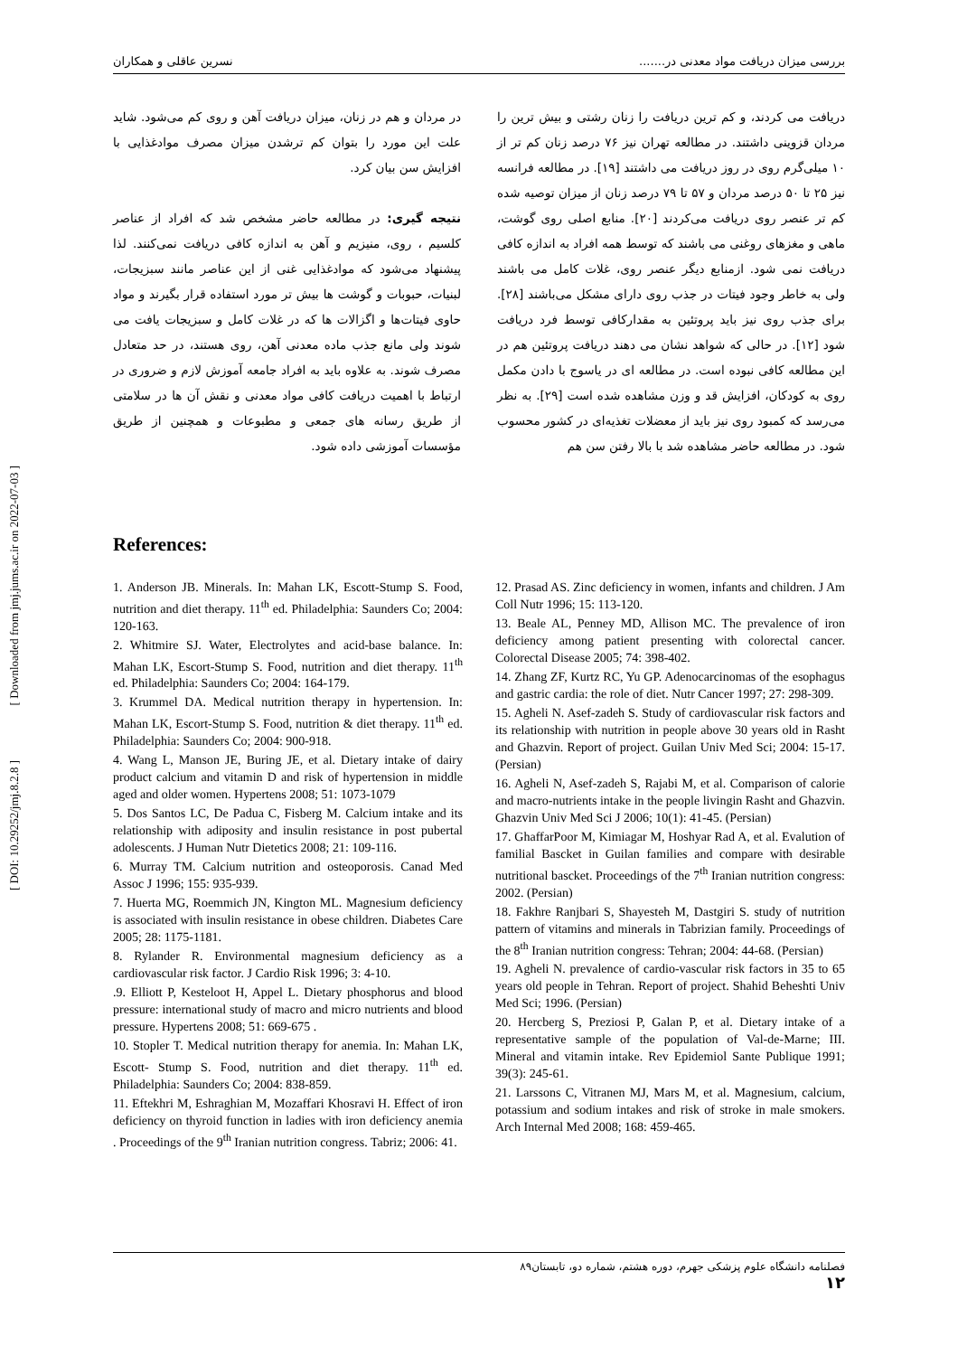بررسی میزان دریافت مواد معدنی در....... نسرین عاقلی و همکاران
[ Downloaded from jmj.jums.ac.ir on 2022-07-03 ]
[ DOI: 10.29252/jmj.8.2.8 ]
دریافت می کردند، و کم ترین دریافت را زنان رشتی و بیش ترین را مردان قزوینی داشتند. در مطالعه تهران نیز ۷۶ درصد زنان کم تر از ۱۰ میلی‌گرم روی در روز دریافت می داشتند [۱۹]. در مطالعه فرانسه نیز ۲۵ تا ۵۰ درصد مردان و ۵۷ تا ۷۹ درصد زنان از میزان توصیه شده کم تر عنصر روی دریافت می‌کردند [۲۰]. منابع اصلی روی گوشت، ماهی و مغزهای روغنی می باشند که توسط همه افراد به اندازه کافی دریافت نمی شود. ازمنابع دیگر عنصر روی، غلات کامل می باشند ولی به خاطر وجود فیتات در جذب روی دارای مشکل می‌باشند [۲۸]. برای جذب روی نیز باید پروتئین به مقدارکافی توسط فرد دریافت شود [۱۲]. در حالی که شواهد نشان می دهند دریافت پروتئین هم در این مطالعه کافی نبوده است. در مطالعه ای در یاسوج با دادن مکمل روی به کودکان، افزایش قد و وزن مشاهده شده است [۲۹]. به نظر می‌رسد که کمبود روی نیز باید از معضلات تغذیه‌ای در کشور محسوب شود. در مطالعه حاضر مشاهده شد با بالا رفتن سن هم
در مردان و هم در زنان، میزان دریافت آهن و روی کم می‌شود. شاید علت این مورد را بتوان کم ترشدن میزان مصرف موادغذایی با افزایش سن بیان کرد.
نتیجه گیری: در مطالعه حاضر مشخص شد که افراد از عناصر کلسیم ، روی، منیزیم و آهن به اندازه کافی دریافت نمی‌کنند. لذا پیشنهاد می‌شود که موادغذایی غنی از این عناصر مانند سبزیجات، لبنیات، حبوبات و گوشت ها بیش تر مورد استفاده قرار بگیرند و مواد حاوی فیتات‌ها و اگزالات ها که در غلات کامل و سبزیجات یافت می شوند ولی مانع جذب ماده معدنی آهن، روی هستند، در حد متعادل مصرف شوند. به علاوه باید به افراد جامعه آموزش لازم و ضروری در ارتباط با اهمیت دریافت کافی مواد معدنی و نقش آن ها در سلامتی از طریق رسانه های جمعی و مطبوعات و همچنین از طریق مؤسسات آموزشی داده شود.
References:
1. Anderson JB. Minerals. In: Mahan LK, Escott-Stump S. Food, nutrition and diet therapy. 11<sup>th</sup> ed. Philadelphia: Saunders Co; 2004: 120-163.
2. Whitmire SJ. Water, Electrolytes and acid-base balance. In: Mahan LK, Escort-Stump S. Food, nutrition and diet therapy. 11<sup>th</sup> ed. Philadelphia: Saunders Co; 2004: 164-179.
3. Krummel DA. Medical nutrition therapy in hypertension. In: Mahan LK, Escort-Stump S. Food, nutrition & diet therapy. 11<sup>th</sup> ed. Philadelphia: Saunders Co; 2004: 900-918.
4. Wang L, Manson JE, Buring JE, et al. Dietary intake of dairy product calcium and vitamin D and risk of hypertension in middle aged and older women. Hypertens 2008; 51: 1073-1079
5. Dos Santos LC, De Padua C, Fisberg M. Calcium intake and its relationship with adiposity and insulin resistance in post pubertal adolescents. J Human Nutr Dietetics 2008; 21: 109-116.
6. Murray TM. Calcium nutrition and osteoporosis. Canad Med Assoc J 1996; 155: 935-939.
7. Huerta MG, Roemmich JN, Kington ML. Magnesium deficiency is associated with insulin resistance in obese children. Diabetes Care 2005; 28: 1175-1181.
8. Rylander R. Environmental magnesium deficiency as a cardiovascular risk factor. J Cardio Risk 1996; 3: 4-10.
.9. Elliott P, Kesteloot H, Appel L. Dietary phosphorus and blood pressure: international study of macro and micro nutrients and blood pressure. Hypertens 2008; 51: 669-675 .
10. Stopler T. Medical nutrition therapy for anemia. In: Mahan LK, Escott- Stump S. Food, nutrition and diet therapy. 11<sup>th</sup> ed. Philadelphia: Saunders Co; 2004: 838-859.
11. Eftekhri M, Eshraghian M, Mozaffari Khosravi H. Effect of iron deficiency on thyroid function in ladies with iron deficiency anemia . Proceedings of the 9<sup>th</sup> Iranian nutrition congress. Tabriz; 2006: 41.
12. Prasad AS. Zinc deficiency in women, infants and children. J Am Coll Nutr 1996; 15: 113-120.
13. Beale AL, Penney MD, Allison MC. The prevalence of iron deficiency among patient presenting with colorectal cancer. Colorectal Disease 2005; 74: 398-402.
14. Zhang ZF, Kurtz RC, Yu GP. Adenocarcinomas of the esophagus and gastric cardia: the role of diet. Nutr Cancer 1997; 27: 298-309.
15. Agheli N. Asef-zadeh S. Study of cardiovascular risk factors and its relationship with nutrition in people above 30 years old in Rasht and Ghazvin. Report of project. Guilan Univ Med Sci; 2004: 15-17. (Persian)
16. Agheli N, Asef-zadeh S, Rajabi M, et al. Comparison of calorie and macro-nutrients intake in the people livingin Rasht and Ghazvin. Ghazvin Univ Med Sci J 2006; 10(1): 41-45. (Persian)
17. GhaffarPoor M, Kimiagar M, Hoshyar Rad A, et al. Evalution of familial Bascket in Guilan families and compare with desirable nutritional bascket. Proceedings of the 7<sup>th</sup> Iranian nutrition congress: 2002. (Persian)
18. Fakhre Ranjbari S, Shayesteh M, Dastgiri S. study of nutrition pattern of vitamins and minerals in Tabrizian family. Proceedings of the 8<sup>th</sup> Iranian nutrition congress: Tehran; 2004: 44-68. (Persian)
19. Agheli N. prevalence of cardio-vascular risk factors in 35 to 65 years old people in Tehran. Report of project. Shahid Beheshti Univ Med Sci; 1996. (Persian)
20. Hercberg S, Preziosi P, Galan P, et al. Dietary intake of a representative sample of the population of Val-de-Marne; III. Mineral and vitamin intake. Rev Epidemiol Sante Publique 1991; 39(3): 245-61.
21. Larssons C, Vitranen MJ, Mars M, et al. Magnesium, calcium, potassium and sodium intakes and risk of stroke in male smokers. Arch Internal Med 2008; 168: 459-465.
فصلنامه دانشگاه علوم پزشکی جهرم، دوره هشتم، شماره دو، تابستان۸۹
۱۲